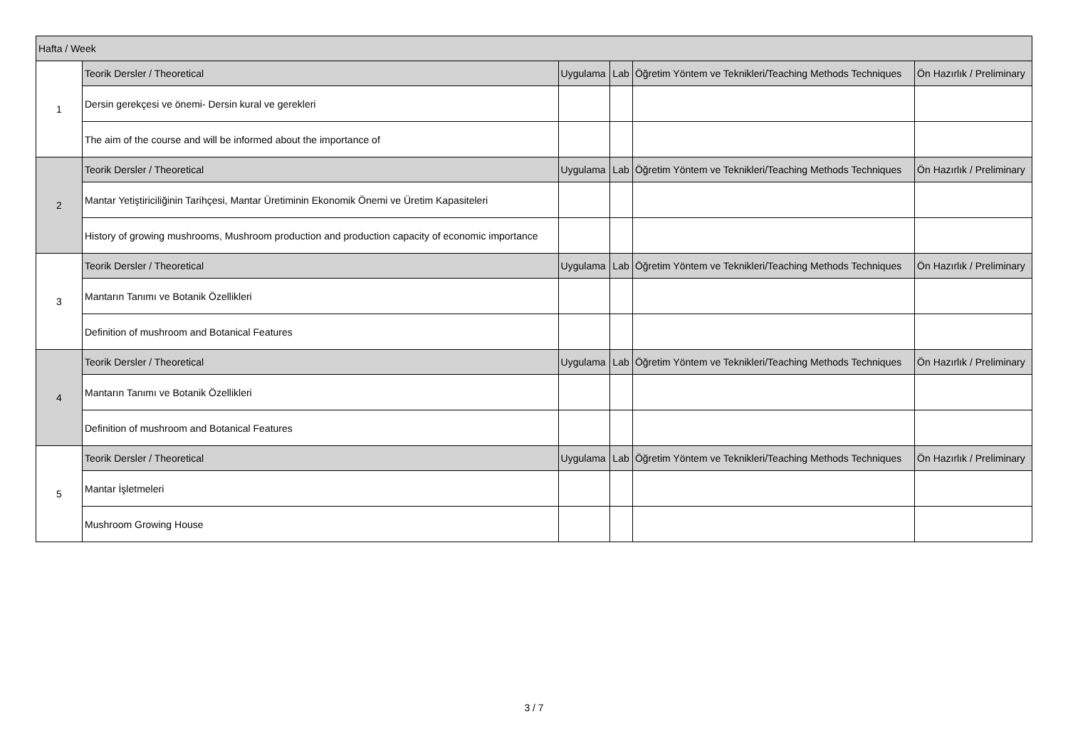| Hafta / Week | | | | | |
| --- | --- | --- | --- | --- | --- |
| 1 | Teorik Dersler / Theoretical | Uygulama | Lab | Öğretim Yöntem ve Teknikleri/Teaching Methods Techniques | Ön Hazırlık / Preliminary |
| | Dersin gerekçesi ve önemi- Dersin kural ve gerekleri | | | | |
| | The aim of the course and will be informed about the importance of | | | | |
| 2 | Teorik Dersler / Theoretical | Uygulama | Lab | Öğretim Yöntem ve Teknikleri/Teaching Methods Techniques | Ön Hazırlık / Preliminary |
| | Mantar Yetiştiriciliğinin Tarihçesi, Mantar Üretiminin Ekonomik Önemi ve Üretim Kapasiteleri | | | | |
| | History of growing mushrooms, Mushroom production and production capacity of economic importance | | | | |
| 3 | Teorik Dersler / Theoretical | Uygulama | Lab | Öğretim Yöntem ve Teknikleri/Teaching Methods Techniques | Ön Hazırlık / Preliminary |
| | Mantarın Tanımı ve Botanik Özellikleri | | | | |
| | Definition of mushroom and Botanical Features | | | | |
| 4 | Teorik Dersler / Theoretical | Uygulama | Lab | Öğretim Yöntem ve Teknikleri/Teaching Methods Techniques | Ön Hazırlık / Preliminary |
| | Mantarın Tanımı ve Botanik Özellikleri | | | | |
| | Definition of mushroom and Botanical Features | | | | |
| 5 | Teorik Dersler / Theoretical | Uygulama | Lab | Öğretim Yöntem ve Teknikleri/Teaching Methods Techniques | Ön Hazırlık / Preliminary |
| | Mantar İşletmeleri | | | | |
| | Mushroom Growing House | | | | |
3 / 7